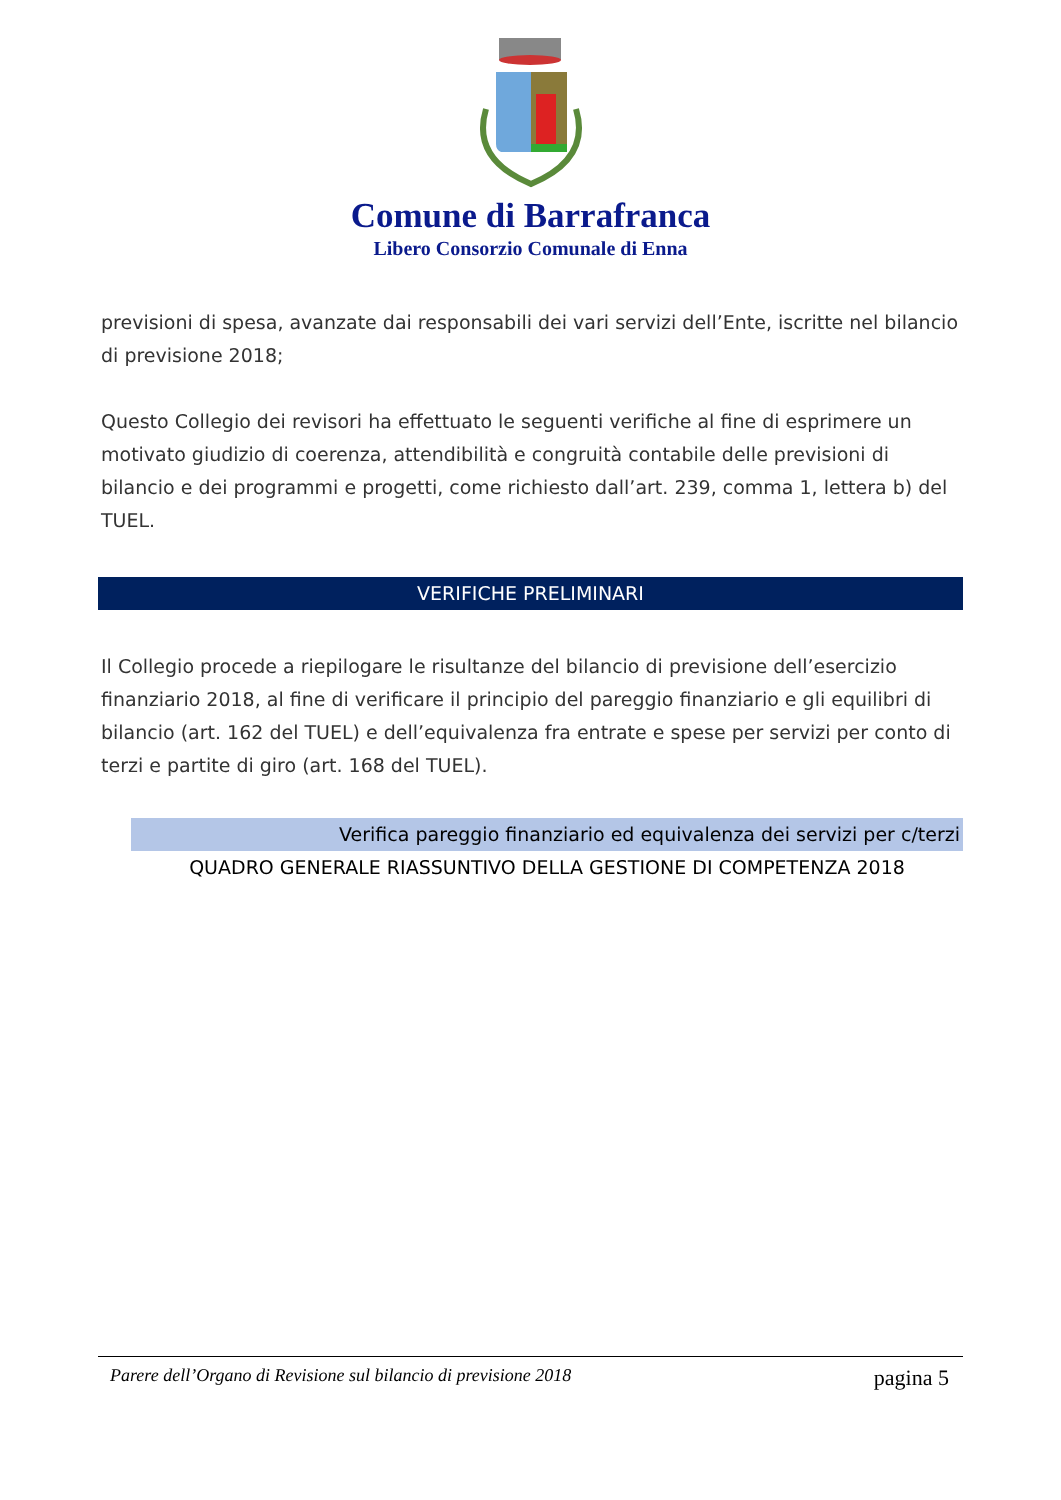Comune di Barrafranca
Libero Consorzio Comunale di Enna
previsioni di spesa, avanzate dai responsabili dei vari servizi dell’Ente, iscritte nel bilancio di previsione 2018;
Questo Collegio dei revisori ha effettuato le seguenti verifiche al fine di esprimere un motivato giudizio di coerenza, attendibilità e congruità contabile delle previsioni di bilancio e dei programmi e progetti, come richiesto dall’art. 239, comma 1, lettera b) del TUEL.
VERIFICHE PRELIMINARI
Il Collegio procede a riepilogare le risultanze del bilancio di previsione dell’esercizio finanziario 2018, al fine di verificare il principio del pareggio finanziario e gli equilibri di bilancio (art. 162 del TUEL) e dell’equivalenza fra entrate e spese per servizi per conto di terzi e partite di giro (art. 168 del TUEL).
Verifica pareggio finanziario ed equivalenza dei servizi per c/terzi
QUADRO GENERALE RIASSUNTIVO DELLA GESTIONE DI COMPETENZA 2018
Parere dell’Organo di Revisione sul bilancio di previsione 2018 pagina 5